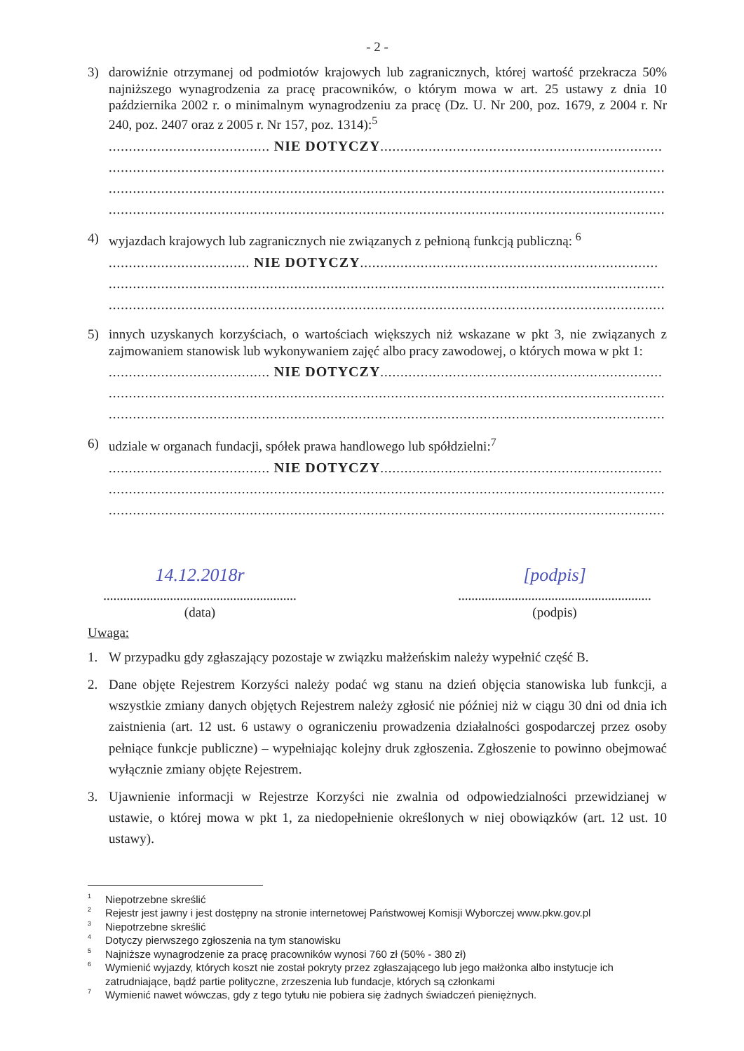- 2 -
3) darowiźnie otrzymanej od podmiotów krajowych lub zagranicznych, której wartość przekracza 50% najniższego wynagrodzenia za pracę pracowników, o którym mowa w art. 25 ustawy z dnia 10 października 2002 r. o minimalnym wynagrodzeniu za pracę (Dz. U. Nr 200, poz. 1679, z 2004 r. Nr 240, poz. 2407 oraz z 2005 r. Nr 157, poz. 1314):<sup>5</sup>
........................................ NIE DOTYCZY......................................................................
..........................................................................................................................................
..........................................................................................................................................
..........................................................................................................................................
4) wyjazdach krajowych lub zagranicznych nie związanych z pełnioną funkcją publiczną: <sup>6</sup>
................................... NIE DOTYCZY..........................................................................
..........................................................................................................................................
..........................................................................................................................................
5) innych uzyskanych korzyściach, o wartościach większych niż wskazane w pkt 3, nie związanych z zajmowaniem stanowisk lub wykonywaniem zajęć albo pracy zawodowej, o których mowa w pkt 1:
........................................ NIE DOTYCZY......................................................................
..........................................................................................................................................
..........................................................................................................................................
6) udziale w organach fundacji, spółek prawa handlowego lub spółdzielni:<sup>7</sup>
........................................ NIE DOTYCZY......................................................................
..........................................................................................................................................
..........................................................................................................................................
14.12.2018r
..........................................................
(data)
[podpis]
..........................................................
(podpis)
Uwaga:
1. W przypadku gdy zgłaszający pozostaje w związku małżeńskim należy wypełnić część B.
2. Dane objęte Rejestrem Korzyści należy podać wg stanu na dzień objęcia stanowiska lub funkcji, a wszystkie zmiany danych objętych Rejestrem należy zgłosić nie później niż w ciągu 30 dni od dnia ich zaistnienia (art. 12 ust. 6 ustawy o ograniczeniu prowadzenia działalności gospodarczej przez osoby pełniące funkcje publiczne) – wypełniając kolejny druk zgłoszenia. Zgłoszenie to powinno obejmować wyłącznie zmiany objęte Rejestrem.
3. Ujawnienie informacji w Rejestrze Korzyści nie zwalnia od odpowiedzialności przewidzianej w ustawie, o której mowa w pkt 1, za niedopełnienie określonych w niej obowiązków (art. 12 ust. 10 ustawy).
<sup>1</sup> Niepotrzebne skreślić
<sup>2</sup> Rejestr jest jawny i jest dostępny na stronie internetowej Państwowej Komisji Wyborczej www.pkw.gov.pl
<sup>3</sup> Niepotrzebne skreślić
<sup>4</sup> Dotyczy pierwszego zgłoszenia na tym stanowisku
<sup>5</sup> Najniższe wynagrodzenie za pracę pracowników wynosi 760 zł (50% - 380 zł)
<sup>6</sup> Wymienić wyjazdy, których koszt nie został pokryty przez zgłaszającego lub jego małżonka albo instytucje ich zatrudniające, bądź partie polityczne, zrzeszenia lub fundacje, których są członkami
<sup>7</sup> Wymienić nawet wówczas, gdy z tego tytułu nie pobiera się żadnych świadczeń pieniężnych.